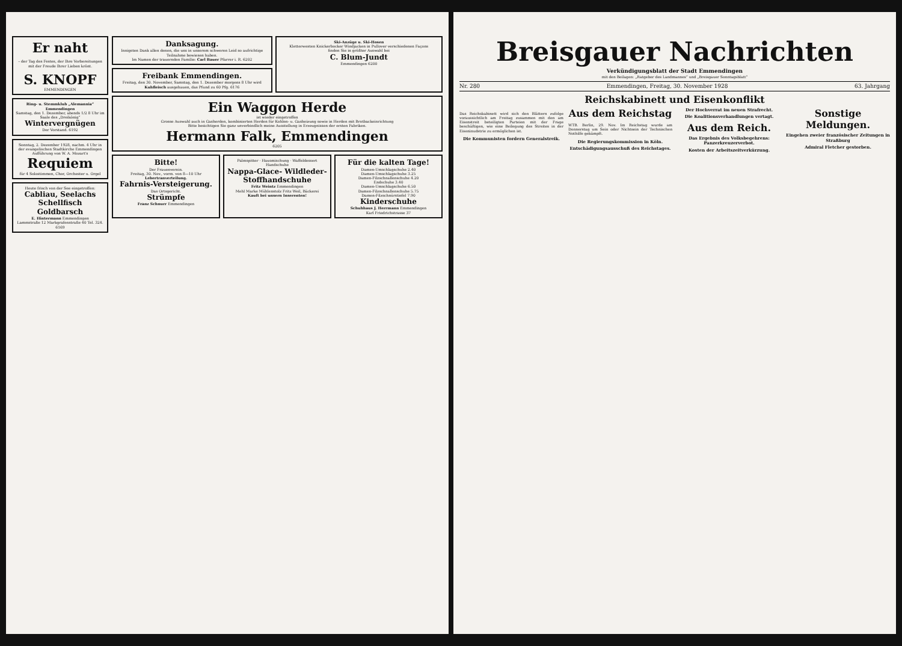Er naht
– der Tag des Festes, der Ihre Vorbereitungen mit der Freude Ihrer Lieben krönt.
S. KNOPF
EMMENDINGEN
Ring- u. Stemmklub „Alemannia“ Emmendingen
Samstag, den 1. Dezember, abends 1/2 8 Uhr im Saale des „Dreikönig“
Wintervergnügen
Der Vorstand. 6192
Sonntag, 2. Dezember 1928, nachm. 4 Uhr in der evangelischen Stadtkirche Emmendingen Aufführung von W. A. Mozart's
Requiem
für 4 Solostimmen, Chor, Orchester u. Orgel
Heute frisch von der See eingetroffen:
Cabliau, Seelachs Schellfisch Goldbarsch
E. Hintermann Emmendingen
Lammstraße 12 Markgrafenstraße 40 Tel. 324. 6169
Danksagung.
Innigsten Dank allen denen, die uns in unserem schweren Leid so aufrichtige Teilnahme bewiesen haben.
Im Namen der trauernden Familie: Carl Bauer Pfarrer i. R. 6202
Freibank Emmendingen.
Freitag, den 30. November, Samstag, den 1. Dezember morgens 8 Uhr wird Kuhfleisch ausgehauen, das Pfund zu 60 Pfg. 6176
Ski-Anzüge u. Ski-Hosen
Kletterwesten Knickerbocker Windjacken in Pullover verschiedenen Façons
finden Sie in größter Auswahl bei
C. Blum-Jundt
Emmendingen 6200
Ein Waggon Herde
ist wieder eingetroffen
Grosse Auswahl auch in Gasherden, kombinierten Herden für Kohlen- u. Gasheizung sowie in Herden mit Brotbackeinrichtung
Bitte besichtigen Sie ganz unverbindlich meine Ausstellung in Erzeugnissen der ersten Fabriken.
Hermann Falk, Emmendingen
6205
Bitte!
Der Frauenverein.
Freitag, 30. Nov., vorm. von 8—10 Uhr Lebertranverteilung.
Fahrnis-Versteigerung.
Das Ortsgericht.
Strümpfe
Franz Schnurr Emmendingen
Palmspitter · Hausmischung · Waffeldessert
Handschuhe
Nappa-Glace- Wildleder- Stoffhandschuhe
Fritz Weintz Emmendingen
Mehl Marke Mühlenstolz Fritz Weil, Bäckerei
Kauft bei unsern Inserenten!
Für die kalten Tage!
Damen-Umschlagschuhe 2.40
Damen-Umschlagschuhe 3.25
Damen-Filzschnallenschuhe 4.20
Endschuhe 3.40
Damen-Umschlagschuhe 6.50
Damen-Filzschnallenschuhe 5.75
Damen-Filzschnürstiefel 7.90
Kinderschuhe
Schuhhaus J. Herrmann Emmendingen
Karl Friedrichstrasse 37
Breisgauer Nachrichten
Verkündigungsblatt der Stadt Emmendingen
mit den Beilagen: „Ratgeber des Landmannes“ und „Breisgauer Sonntagsblatt“
Nr. 280 Emmendingen, Freitag, 30. November 1928 63. Jahrgang
Reichskabinett und Eisenkonflikt
Das Reichskabinett wird sich den Blättern zufolge voraussichtlich am Freitag zusammen mit den am Eisenstreit beteiligten Parteien mit der Frage beschäftigen, wie eine Beilegung des Streites in der Eiseninudstrie zu ermöglichen ist.
Die Kommunisten fordern Generalstreik.
Aus dem Reichstag
WTB. Berlin, 29. Nov. Im Reichstag wurde am Donnerstag um Sein oder Nichtsein der Technischen Nothilfe gekämpft.
Die Regierungskommission in Köln.
Entschädigungsausschuß des Reichstages.
Der Hochverrat im neuen Strafrecht.
Die Koalitionsverhandlungen vertagt.
Aus dem Reich.
Das Ergebnis des Volksbegehrens: Panzerkreuzerverbot.
Kosten der Arbeitszeitverkürzung.
Sonstige Meldungen.
Eingehen zweier französischer Zeitungen in Straßburg
Admiral Fletcher gestorben.